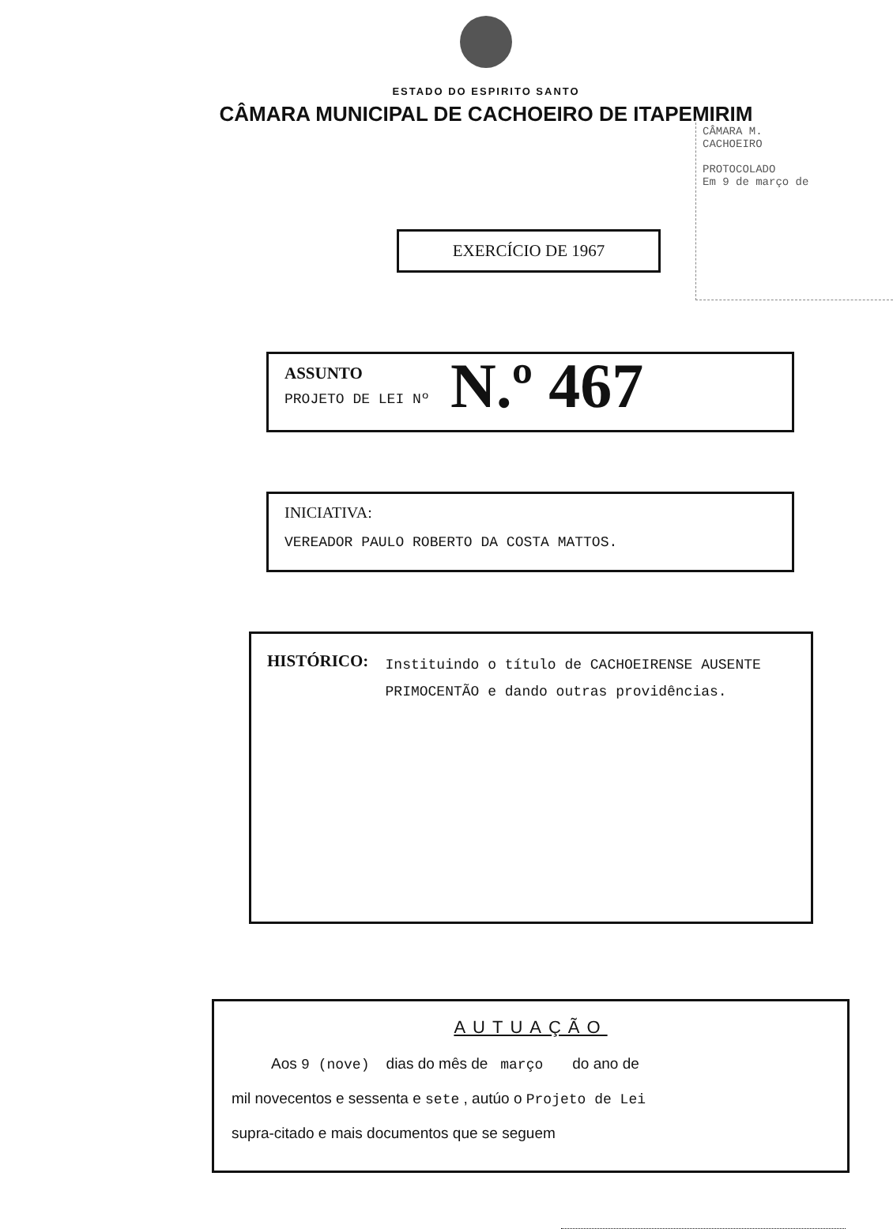ESTADO DO ESPIRITO SANTO
CÂMARA MUNICIPAL DE CACHOEIRO DE ITAPEMIRIM
CÂMARA M.
CACHOEIRO
PROTOCOLADO
Em 9 de março de
EXERCÍCIO DE 1967
ASSUNTO
PROJETO DE LEI Nº
N.º 467
INICIATIVA:
VEREADOR PAULO ROBERTO DA COSTA MATTOS.
HISTÓRICO:
Instituindo o título de CACHOEIRENSE AUSENTE PRIMOCENTÃO e dando outras providências.
AUTUAÇÃO
Aos 9 (nove) dias do mês de março do ano de
mil novecentos e sessenta e sete , autúo o Projeto de Lei
supra-citado e mais documentos que se seguem